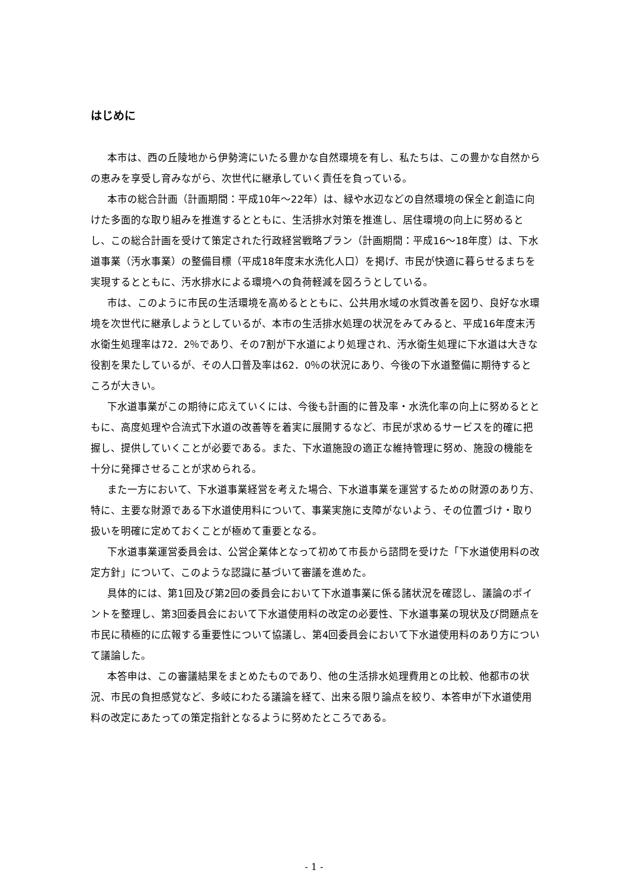はじめに
本市は、西の丘陵地から伊勢湾にいたる豊かな自然環境を有し、私たちは、この豊かな自然からの恵みを享受し育みながら、次世代に継承していく責任を負っている。
本市の総合計画（計画期間：平成10年～22年）は、緑や水辺などの自然環境の保全と創造に向けた多面的な取り組みを推進するとともに、生活排水対策を推進し、居住環境の向上に努めるとし、この総合計画を受けて策定された行政経営戦略プラン（計画期間：平成16～18年度）は、下水道事業（汚水事業）の整備目標（平成18年度末水洗化人口）を掲げ、市民が快適に暮らせるまちを実現するとともに、汚水排水による環境への負荷軽減を図ろうとしている。
市は、このように市民の生活環境を高めるとともに、公共用水域の水質改善を図り、良好な水環境を次世代に継承しようとしているが、本市の生活排水処理の状況をみてみると、平成16年度末汚水衛生処理率は72．2％であり、その7割が下水道により処理され、汚水衛生処理に下水道は大きな役割を果たしているが、その人口普及率は62．0％の状況にあり、今後の下水道整備に期待するところが大きい。
下水道事業がこの期待に応えていくには、今後も計画的に普及率・水洗化率の向上に努めるとともに、高度処理や合流式下水道の改善等を着実に展開するなど、市民が求めるサービスを的確に把握し、提供していくことが必要である。また、下水道施設の適正な維持管理に努め、施設の機能を十分に発揮させることが求められる。
また一方において、下水道事業経営を考えた場合、下水道事業を運営するための財源のあり方、特に、主要な財源である下水道使用料について、事業実施に支障がないよう、その位置づけ・取り扱いを明確に定めておくことが極めて重要となる。
下水道事業運営委員会は、公営企業体となって初めて市長から諮問を受けた「下水道使用料の改定方針」について、このような認識に基づいて審議を進めた。
具体的には、第1回及び第2回の委員会において下水道事業に係る諸状況を確認し、議論のポイントを整理し、第3回委員会において下水道使用料の改定の必要性、下水道事業の現状及び問題点を市民に積極的に広報する重要性について協議し、第4回委員会において下水道使用料のあり方について議論した。
本答申は、この審議結果をまとめたものであり、他の生活排水処理費用との比較、他都市の状況、市民の負担感覚など、多岐にわたる議論を経て、出来る限り論点を絞り、本答申が下水道使用料の改定にあたっての策定指針となるように努めたところである。
- 1 -